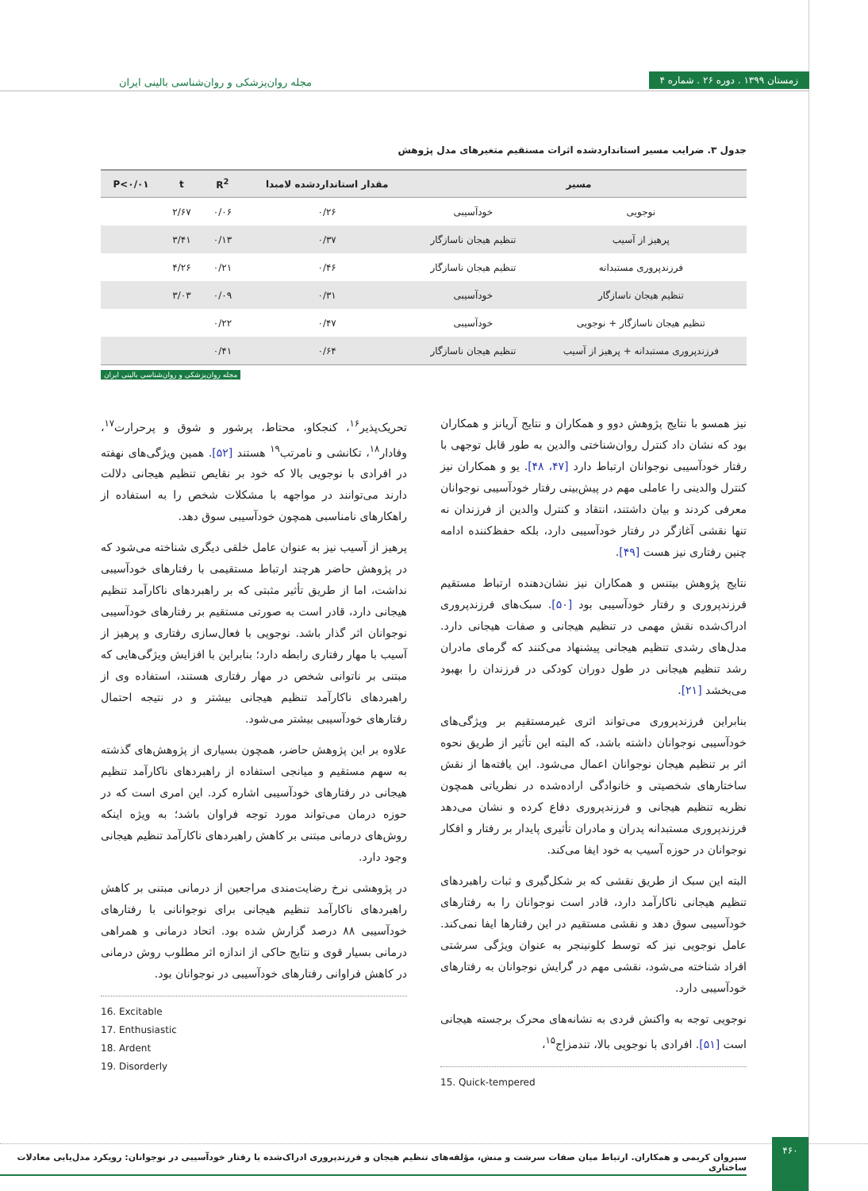زمستان ۱۳۹۹ . دوره ۲۶ . شماره ۴
مجله روان‌پزشکی و روان‌شناسی بالینی ایران
جدول ۳. ضرایب مسیر استانداردشده اثرات مستقیم متغیرهای مدل پژوهش
| مسیر | | مقدار استانداردشده لامبدا | R<sup>2</sup> | t | P<۰/۰۱ |
| --- | --- | --- | --- | --- | --- |
| نوجویی | خودآسیبی | ۰/۲۶ | ۰/۰۶ | ۲/۶۷ | |
| پرهیز از آسیب | تنظیم هیجان ناسازگار | ۰/۳۷ | ۰/۱۳ | ۳/۴۱ | |
| فرزندپروری مستبدانه | تنظیم هیجان ناسازگار | ۰/۴۶ | ۰/۲۱ | ۴/۲۶ | |
| تنظیم هیجان ناسازگار | خودآسیبی | ۰/۳۱ | ۰/۰۹ | ۳/۰۳ | |
| تنظیم هیجان ناسازگار + نوجویی | خودآسیبی | ۰/۴۷ | ۰/۲۲ | | |
| فرزندپروری مستبدانه + پرهیز از آسیب | تنظیم هیجان ناسازگار | ۰/۶۴ | ۰/۴۱ | | |
مجله روان‌پزشکی و روان‌شناسی بالینی ایران
نیز همسو با نتایج پژوهش دوو و همکاران و نتایج آریانز و همکاران بود که نشان داد کنترل روان‌شناختی والدین به طور قابل توجهی با رفتار خودآسیبی نوجوانان ارتباط دارد [۴۷، ۴۸]. یو و همکاران نیز کنترل والدینی را عاملی مهم در پیش‌بینی رفتار خودآسیبی نوجوانان معرفی کردند و بیان داشتند، انتقاد و کنترل والدین از فرزندان نه تنها نقشی آغازگر در رفتار خودآسیبی دارد، بلکه حفظ‌کننده ادامه چنین رفتاری نیز هست [۴۹].
نتایج پژوهش بیتنس و همکاران نیز نشان‌دهنده ارتباط مستقیم فرزندپروری و رفتار خودآسیبی بود [۵۰]. سبک‌های فرزندپروری ادراک‌شده نقش مهمی در تنظیم هیجانی و صفات هیجانی دارد. مدل‌های رشدی تنظیم هیجانی پیشنهاد می‌کنند که گرمای مادران رشد تنظیم هیجانی در طول دوران کودکی در فرزندان را بهبود می‌بخشد [۲۱].
بنابراین فرزندپروری می‌تواند اثری غیرمستقیم بر ویژگی‌های خودآسیبی نوجوانان داشته باشد، که البته این تأثیر از طریق نحوه اثر بر تنظیم هیجان نوجوانان اعمال می‌شود. این یافته‌ها از نقش ساختارهای شخصیتی و خانوادگی اراده‌شده در نظریاتی همچون نظریه تنظیم هیجانی و فرزندپروری دفاع کرده و نشان می‌دهد فرزندپروری مستبدانه پدران و مادران تأثیری پایدار بر رفتار و افکار نوجوانان در حوزه آسیب به خود ایفا می‌کند.
البته این سبک از طریق نقشی که بر شکل‌گیری و ثبات راهبردهای تنظیم هیجانی ناکارآمد دارد، قادر است نوجوانان را به رفتارهای خودآسیبی سوق دهد و نقشی مستقیم در این رفتارها ایفا نمی‌کند. عامل نوجویی نیز که توسط کلونینجر به عنوان ویژگی سرشتی افراد شناخته می‌شود، نقشی مهم در گرایش نوجوانان به رفتارهای خودآسیبی دارد.
نوجویی توجه به واکنش فردی به نشانه‌های محرک برجسته هیجانی است [۵۱]. افرادی با نوجویی بالا، تندمزاج<sup>۱۵</sup>،
15. Quick-tempered
تحریک‌پذیر<sup>۱۶</sup>، کنجکاو، محتاط، پرشور و شوق و پرحرارت<sup>۱۷</sup>، وفادار<sup>۱۸</sup>، تکانشی و نامرتب<sup>۱۹</sup> هستند [۵۲]. همین ویژگی‌های نهفته در افرادی با نوجویی بالا که خود بر نقایص تنظیم هیجانی دلالت دارند می‌توانند در مواجهه با مشکلات شخص را به استفاده از راهکارهای نامناسبی همچون خودآسیبی سوق دهد.
پرهیز از آسیب نیز به عنوان عامل خلقی دیگری شناخته می‌شود که در پژوهش حاضر هرچند ارتباط مستقیمی با رفتارهای خودآسیبی نداشت، اما از طریق تأثیر مثبتی که بر راهبردهای ناکارآمد تنظیم هیجانی دارد، قادر است به صورتی مستقیم بر رفتارهای خودآسیبی نوجوانان اثر گذار باشد. نوجویی با فعال‌سازی رفتاری و پرهیز از آسیب با مهار رفتاری رابطه دارد؛ بنابراین با افزایش ویژگی‌هایی که مبتنی بر ناتوانی شخص در مهار رفتاری هستند، استفاده وی از راهبردهای ناکارآمد تنظیم هیجانی بیشتر و در نتیجه احتمال رفتارهای خودآسیبی بیشتر می‌شود.
علاوه بر این پژوهش حاضر، همچون بسیاری از پژوهش‌های گذشته به سهم مستقیم و میانجی استفاده از راهبردهای ناکارآمد تنظیم هیجانی در رفتارهای خودآسیبی اشاره کرد. این امری است که در حوزه درمان می‌تواند مورد توجه فراوان باشد؛ به ویژه اینکه روش‌های درمانی مبتنی بر کاهش راهبردهای ناکارآمد تنظیم هیجانی وجود دارد.
در پژوهشی نرخ رضایت‌مندی مراجعین از درمانی مبتنی بر کاهش راهبردهای ناکارآمد تنظیم هیجانی برای نوجوانانی با رفتارهای خودآسیبی ۸۸ درصد گزارش شده بود. اتحاد درمانی و همراهی درمانی بسیار قوی و نتایج حاکی از اندازه اثر مطلوب روش درمانی در کاهش فراوانی رفتارهای خودآسیبی در نوجوانان بود.
16. Excitable
17. Enthusiastic
18. Ardent
19. Disorderly
سیروان کریمی و همکاران. ارتباط میان صفات سرشت و منش، مؤلفه‌های تنظیم هیجان و فرزندپروری ادراک‌شده با رفتار خودآسیبی در نوجوانان: رویکرد مدل‌یابی معادلات ساختاری
۴۶۰